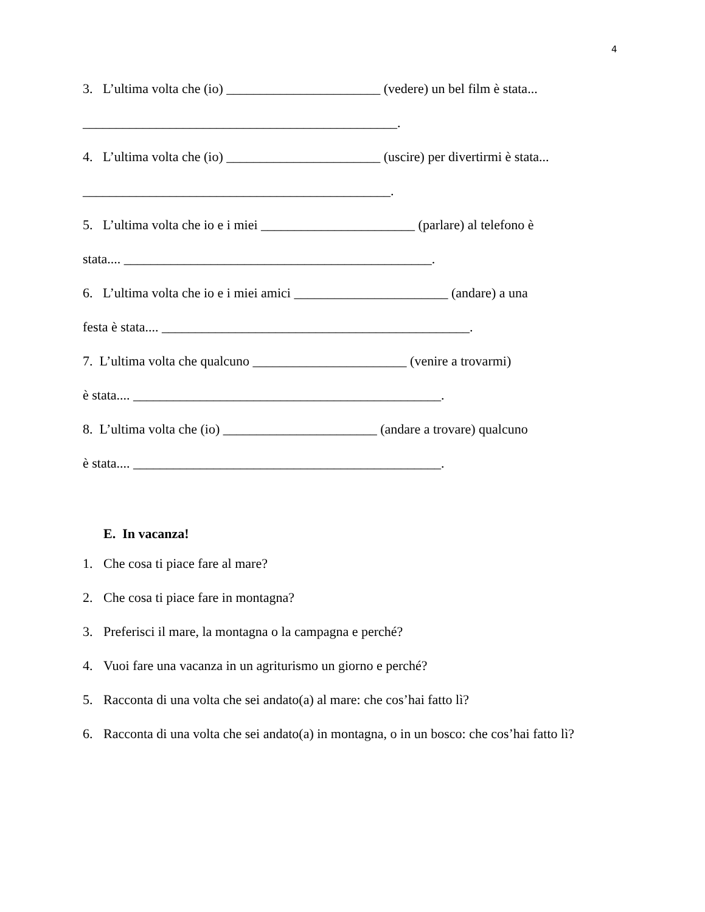4
3. L’ultima volta che (io) _______________________ (vedere) un bel film è stata...
_______________________________________________.
4. L’ultima volta che (io) _______________________ (uscire) per divertirmi è stata...
______________________________________________.
5. L’ultima volta che io e i miei _______________________ (parlare) al telefono è
stata.... ______________________________________________.
6. L’ultima volta che io e i miei amici _______________________ (andare) a una
festa è stata.... ______________________________________________.
7. L’ultima volta che qualcuno _______________________ (venire a trovarmi)
è stata.... ______________________________________________.
8. L’ultima volta che (io) _______________________ (andare a trovare) qualcuno
è stata.... ______________________________________________.
E. In vacanza!
1. Che cosa ti piace fare al mare?
2. Che cosa ti piace fare in montagna?
3. Preferisci il mare, la montagna o la campagna e perché?
4. Vuoi fare una vacanza in un agriturismo un giorno e perché?
5. Racconta di una volta che sei andato(a) al mare: che cos’hai fatto lì?
6. Racconta di una volta che sei andato(a) in montagna, o in un bosco: che cos’hai fatto lì?